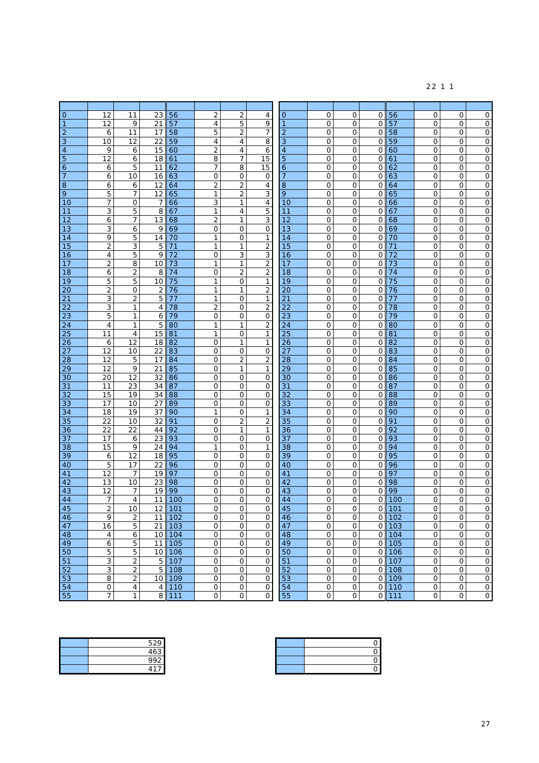22 1 1
| 0 | 12 | 11 | 23 | 56 | 2 | 2 | 4 |
| 1 | 12 | 9 | 21 | 57 | 4 | 5 | 9 |
| 2 | 6 | 11 | 17 | 58 | 5 | 2 | 7 |
| 3 | 10 | 12 | 22 | 59 | 4 | 4 | 8 |
| 4 | 9 | 6 | 15 | 60 | 2 | 4 | 6 |
| 5 | 12 | 6 | 18 | 61 | 8 | 7 | 15 |
| 6 | 6 | 5 | 11 | 62 | 7 | 8 | 15 |
| 7 | 6 | 10 | 16 | 63 | 0 | 0 | 0 |
| 8 | 6 | 6 | 12 | 64 | 2 | 2 | 4 |
| 9 | 5 | 7 | 12 | 65 | 1 | 2 | 3 |
| 10 | 7 | 0 | 7 | 66 | 3 | 1 | 4 |
| 11 | 3 | 5 | 8 | 67 | 1 | 4 | 5 |
| 12 | 6 | 7 | 13 | 68 | 2 | 1 | 3 |
| 13 | 3 | 6 | 9 | 69 | 0 | 0 | 0 |
| 14 | 9 | 5 | 14 | 70 | 1 | 0 | 1 |
| 15 | 2 | 3 | 5 | 71 | 1 | 1 | 2 |
| 16 | 4 | 5 | 9 | 72 | 0 | 3 | 3 |
| 17 | 2 | 8 | 10 | 73 | 1 | 1 | 2 |
| 18 | 6 | 2 | 8 | 74 | 0 | 2 | 2 |
| 19 | 5 | 5 | 10 | 75 | 1 | 0 | 1 |
| 20 | 2 | 0 | 2 | 76 | 1 | 1 | 2 |
| 21 | 3 | 2 | 5 | 77 | 1 | 0 | 1 |
| 22 | 3 | 1 | 4 | 78 | 2 | 0 | 2 |
| 23 | 5 | 1 | 6 | 79 | 0 | 0 | 0 |
| 24 | 4 | 1 | 5 | 80 | 1 | 1 | 2 |
| 25 | 11 | 4 | 15 | 81 | 1 | 0 | 1 |
| 26 | 6 | 12 | 18 | 82 | 0 | 1 | 1 |
| 27 | 12 | 10 | 22 | 83 | 0 | 0 | 0 |
| 28 | 12 | 5 | 17 | 84 | 0 | 2 | 2 |
| 29 | 12 | 9 | 21 | 85 | 0 | 1 | 1 |
| 30 | 20 | 12 | 32 | 86 | 0 | 0 | 0 |
| 31 | 11 | 23 | 34 | 87 | 0 | 0 | 0 |
| 32 | 15 | 19 | 34 | 88 | 0 | 0 | 0 |
| 33 | 17 | 10 | 27 | 89 | 0 | 0 | 0 |
| 34 | 18 | 19 | 37 | 90 | 1 | 0 | 1 |
| 35 | 22 | 10 | 32 | 91 | 0 | 2 | 2 |
| 36 | 22 | 22 | 44 | 92 | 0 | 1 | 1 |
| 37 | 17 | 6 | 23 | 93 | 0 | 0 | 0 |
| 38 | 15 | 9 | 24 | 94 | 1 | 0 | 1 |
| 39 | 6 | 12 | 18 | 95 | 0 | 0 | 0 |
| 40 | 5 | 17 | 22 | 96 | 0 | 0 | 0 |
| 41 | 12 | 7 | 19 | 97 | 0 | 0 | 0 |
| 42 | 13 | 10 | 23 | 98 | 0 | 0 | 0 |
| 43 | 12 | 7 | 19 | 99 | 0 | 0 | 0 |
| 44 | 7 | 4 | 11 | 100 | 0 | 0 | 0 |
| 45 | 2 | 10 | 12 | 101 | 0 | 0 | 0 |
| 46 | 9 | 2 | 11 | 102 | 0 | 0 | 0 |
| 47 | 16 | 5 | 21 | 103 | 0 | 0 | 0 |
| 48 | 4 | 6 | 10 | 104 | 0 | 0 | 0 |
| 49 | 6 | 5 | 11 | 105 | 0 | 0 | 0 |
| 50 | 5 | 5 | 10 | 106 | 0 | 0 | 0 |
| 51 | 3 | 2 | 5 | 107 | 0 | 0 | 0 |
| 52 | 3 | 2 | 5 | 108 | 0 | 0 | 0 |
| 53 | 8 | 2 | 10 | 109 | 0 | 0 | 0 |
| 54 | 0 | 4 | 4 | 110 | 0 | 0 | 0 |
| 55 | 7 | 1 | 8 | 111 | 0 | 0 | 0 |
| 0 | 0 | 0 | 0 | 56 | 0 | 0 | 0 |
| 1 | 0 | 0 | 0 | 57 | 0 | 0 | 0 |
| 2 | 0 | 0 | 0 | 58 | 0 | 0 | 0 |
| 3 | 0 | 0 | 0 | 59 | 0 | 0 | 0 |
| 4 | 0 | 0 | 0 | 60 | 0 | 0 | 0 |
| 5 | 0 | 0 | 0 | 61 | 0 | 0 | 0 |
| 6 | 0 | 0 | 0 | 62 | 0 | 0 | 0 |
| 7 | 0 | 0 | 0 | 63 | 0 | 0 | 0 |
| 8 | 0 | 0 | 0 | 64 | 0 | 0 | 0 |
| 9 | 0 | 0 | 0 | 65 | 0 | 0 | 0 |
| 10 | 0 | 0 | 0 | 66 | 0 | 0 | 0 |
| 11 | 0 | 0 | 0 | 67 | 0 | 0 | 0 |
| 12 | 0 | 0 | 0 | 68 | 0 | 0 | 0 |
| 13 | 0 | 0 | 0 | 69 | 0 | 0 | 0 |
| 14 | 0 | 0 | 0 | 70 | 0 | 0 | 0 |
| 15 | 0 | 0 | 0 | 71 | 0 | 0 | 0 |
| 16 | 0 | 0 | 0 | 72 | 0 | 0 | 0 |
| 17 | 0 | 0 | 0 | 73 | 0 | 0 | 0 |
| 18 | 0 | 0 | 0 | 74 | 0 | 0 | 0 |
| 19 | 0 | 0 | 0 | 75 | 0 | 0 | 0 |
| 20 | 0 | 0 | 0 | 76 | 0 | 0 | 0 |
| 21 | 0 | 0 | 0 | 77 | 0 | 0 | 0 |
| 22 | 0 | 0 | 0 | 78 | 0 | 0 | 0 |
| 23 | 0 | 0 | 0 | 79 | 0 | 0 | 0 |
| 24 | 0 | 0 | 0 | 80 | 0 | 0 | 0 |
| 25 | 0 | 0 | 0 | 81 | 0 | 0 | 0 |
| 26 | 0 | 0 | 0 | 82 | 0 | 0 | 0 |
| 27 | 0 | 0 | 0 | 83 | 0 | 0 | 0 |
| 28 | 0 | 0 | 0 | 84 | 0 | 0 | 0 |
| 29 | 0 | 0 | 0 | 85 | 0 | 0 | 0 |
| 30 | 0 | 0 | 0 | 86 | 0 | 0 | 0 |
| 31 | 0 | 0 | 0 | 87 | 0 | 0 | 0 |
| 32 | 0 | 0 | 0 | 88 | 0 | 0 | 0 |
| 33 | 0 | 0 | 0 | 89 | 0 | 0 | 0 |
| 34 | 0 | 0 | 0 | 90 | 0 | 0 | 0 |
| 35 | 0 | 0 | 0 | 91 | 0 | 0 | 0 |
| 36 | 0 | 0 | 0 | 92 | 0 | 0 | 0 |
| 37 | 0 | 0 | 0 | 93 | 0 | 0 | 0 |
| 38 | 0 | 0 | 0 | 94 | 0 | 0 | 0 |
| 39 | 0 | 0 | 0 | 95 | 0 | 0 | 0 |
| 40 | 0 | 0 | 0 | 96 | 0 | 0 | 0 |
| 41 | 0 | 0 | 0 | 97 | 0 | 0 | 0 |
| 42 | 0 | 0 | 0 | 98 | 0 | 0 | 0 |
| 43 | 0 | 0 | 0 | 99 | 0 | 0 | 0 |
| 44 | 0 | 0 | 0 | 100 | 0 | 0 | 0 |
| 45 | 0 | 0 | 0 | 101 | 0 | 0 | 0 |
| 46 | 0 | 0 | 0 | 102 | 0 | 0 | 0 |
| 47 | 0 | 0 | 0 | 103 | 0 | 0 | 0 |
| 48 | 0 | 0 | 0 | 104 | 0 | 0 | 0 |
| 49 | 0 | 0 | 0 | 105 | 0 | 0 | 0 |
| 50 | 0 | 0 | 0 | 106 | 0 | 0 | 0 |
| 51 | 0 | 0 | 0 | 107 | 0 | 0 | 0 |
| 52 | 0 | 0 | 0 | 108 | 0 | 0 | 0 |
| 53 | 0 | 0 | 0 | 109 | 0 | 0 | 0 |
| 54 | 0 | 0 | 0 | 110 | 0 | 0 | 0 |
| 55 | 0 | 0 | 0 | 111 | 0 | 0 | 0 |
| | 529 |
| | 463 |
| | 992 |
| | 417 |
| | 0 |
| | 0 |
| | 0 |
| | 0 |
27